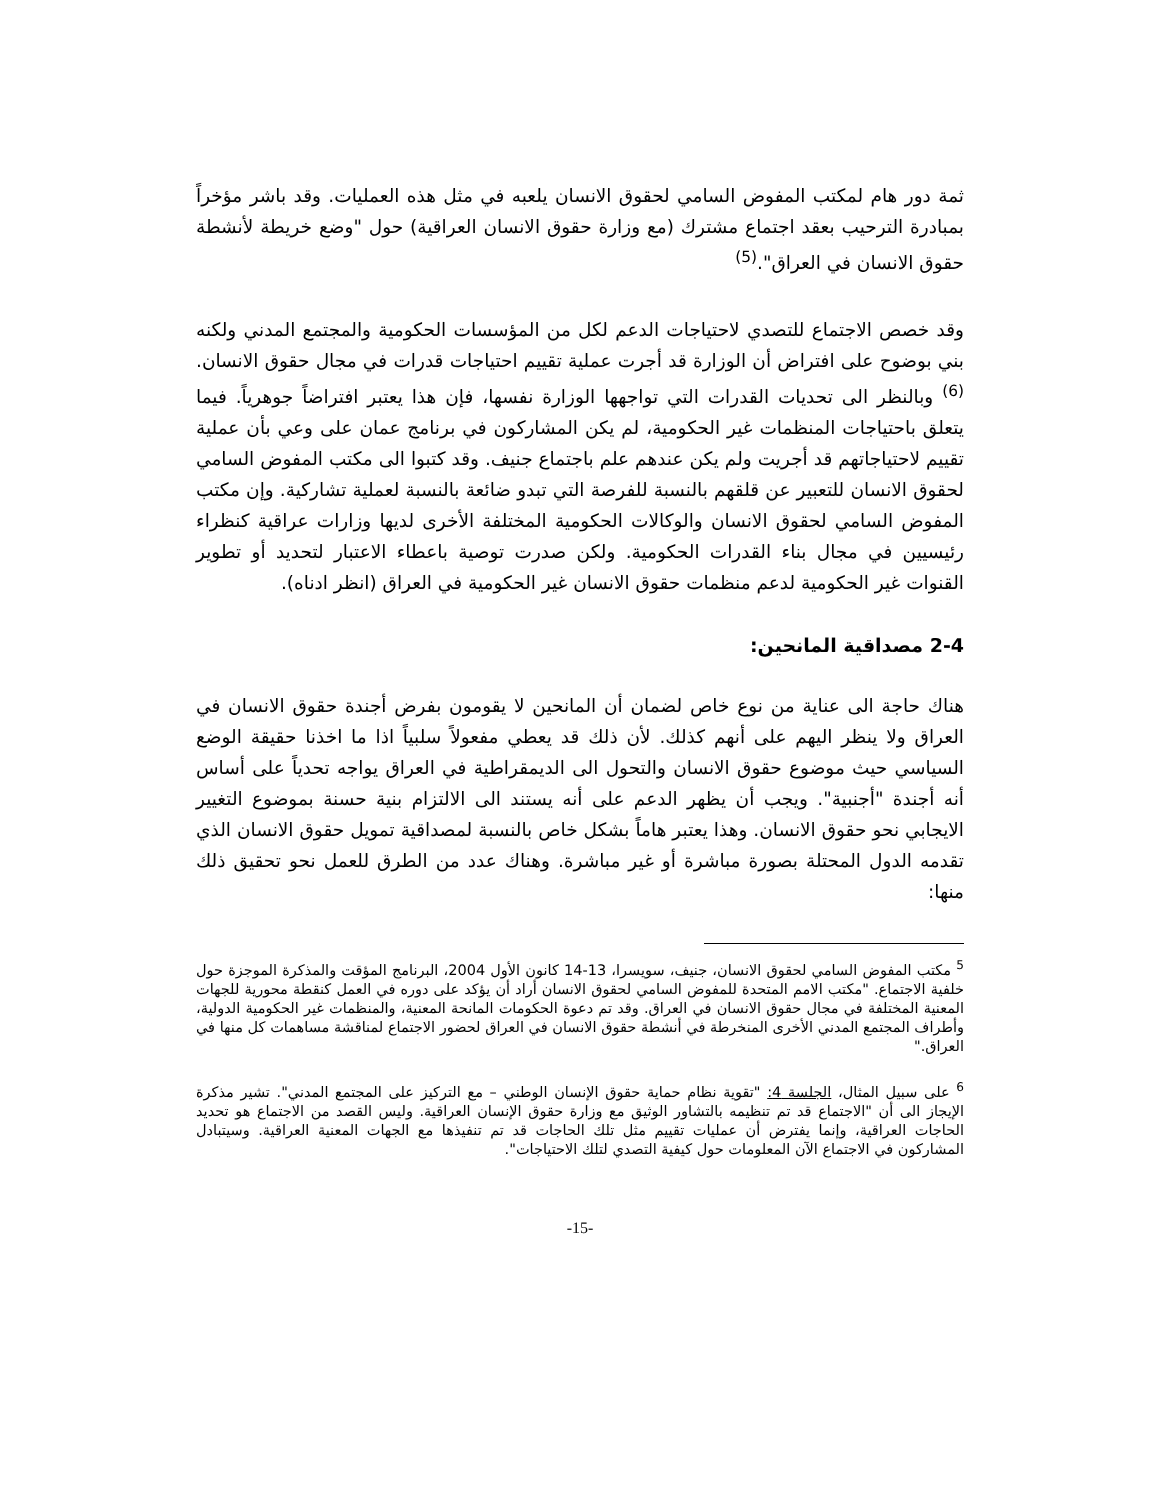ثمة دور هام لمكتب المفوض السامي لحقوق الانسان يلعبه في مثل هذه العمليات. وقد باشر مؤخراً بمبادرة الترحيب بعقد اجتماع مشترك (مع وزارة حقوق الانسان العراقية) حول "وضع خريطة لأنشطة حقوق الانسان في العراق".<sup>(5)</sup>
وقد خصص الاجتماع للتصدي لاحتياجات الدعم لكل من المؤسسات الحكومية والمجتمع المدني ولكنه بني بوضوح على افتراض أن الوزارة قد أجرت عملية تقييم احتياجات قدرات في مجال حقوق الانسان.<sup>(6)</sup> وبالنظر الى تحديات القدرات التي تواجهها الوزارة نفسها، فإن هذا يعتبر افتراضاً جوهرياً. فيما يتعلق باحتياجات المنظمات غير الحكومية، لم يكن المشاركون في برنامج عمان على وعي بأن عملية تقييم لاحتياجاتهم قد أجريت ولم يكن عندهم علم باجتماع جنيف. وقد كتبوا الى مكتب المفوض السامي لحقوق الانسان للتعبير عن قلقهم بالنسبة للفرصة التي تبدو ضائعة بالنسبة لعملية تشاركية. وإن مكتب المفوض السامي لحقوق الانسان والوكالات الحكومية المختلفة الأخرى لديها وزارات عراقية كنظراء رئيسيين في مجال بناء القدرات الحكومية. ولكن صدرت توصية باعطاء الاعتبار لتحديد أو تطوير القنوات غير الحكومية لدعم منظمات حقوق الانسان غير الحكومية في العراق (انظر ادناه).
2-4 مصداقية المانحين:
هناك حاجة الى عناية من نوع خاص لضمان أن المانحين لا يقومون بفرض أجندة حقوق الانسان في العراق ولا ينظر اليهم على أنهم كذلك. لأن ذلك قد يعطي مفعولاً سلبياً اذا ما اخذنا حقيقة الوضع السياسي حيث موضوع حقوق الانسان والتحول الى الديمقراطية في العراق يواجه تحدياً على أساس أنه أجندة "أجنبية". ويجب أن يظهر الدعم على أنه يستند الى الالتزام بنية حسنة بموضوع التغيير الايجابي نحو حقوق الانسان. وهذا يعتبر هاماً بشكل خاص بالنسبة لمصداقية تمويل حقوق الانسان الذي تقدمه الدول المحتلة بصورة مباشرة أو غير مباشرة. وهناك عدد من الطرق للعمل نحو تحقيق ذلك منها:
<sup>5</sup> مكتب المفوض السامي لحقوق الانسان، جنيف، سويسرا، 13-14 كانون الأول 2004، البرنامج المؤقت والمذكرة الموجزة حول خلفية الاجتماع. "مكتب الامم المتحدة للمفوض السامي لحقوق الانسان أراد أن يؤكد على دوره في العمل كنقطة محورية للجهات المعنية المختلفة في مجال حقوق الانسان في العراق. وقد تم دعوة الحكومات المانحة المعنية، والمنظمات غير الحكومية الدولية، وأطراف المجتمع المدني الأخرى المنخرطة في أنشطة حقوق الانسان في العراق لحضور الاجتماع لمناقشة مساهمات كل منها في العراق."
<sup>6</sup> على سبيل المثال، الجلسة 4: "تقوية نظام حماية حقوق الإنسان الوطني – مع التركيز على المجتمع المدني". تشير مذكرة الإيجاز الى أن "الاجتماع قد تم تنظيمه بالتشاور الوثيق مع وزارة حقوق الإنسان العراقية. وليس القصد من الاجتماع هو تحديد الحاجات العراقية، وإنما يفترض أن عمليات تقييم مثل تلك الحاجات قد تم تنفيذها مع الجهات المعنية العراقية. وسيتبادل المشاركون في الاجتماع الآن المعلومات حول كيفية التصدي لتلك الاحتياجات".
-15-